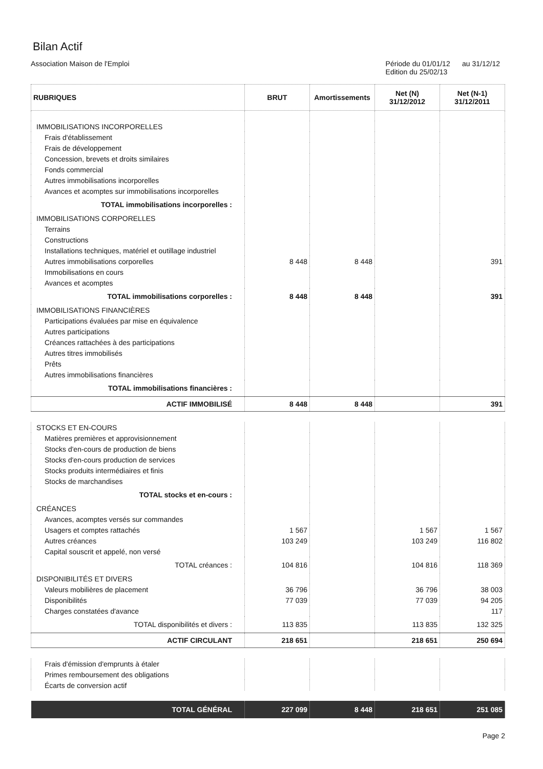Bilan Actif
Association Maison de l'Emploi Période du 01/01/12 au 31/12/12
Edition du 25/02/13
| RUBRIQUES | BRUT | Amortissements | Net (N) 31/12/2012 | Net (N-1) 31/12/2011 |
| --- | --- | --- | --- | --- |
| IMMOBILISATIONS INCORPORELLES | | | | |
| Frais d'établissement | | | | |
| Frais de développement | | | | |
| Concession, brevets et droits similaires | | | | |
| Fonds commercial | | | | |
| Autres immobilisations incorporelles | | | | |
| Avances et acomptes sur immobilisations incorporelles | | | | |
| TOTAL immobilisations incorporelles : | | | | |
| IMMOBILISATIONS CORPORELLES | | | | |
| Terrains | | | | |
| Constructions | | | | |
| Installations techniques, matériel et outillage industriel | | | | |
| Autres immobilisations corporelles | 8 448 | 8 448 | | 391 |
| Immobilisations en cours | | | | |
| Avances et acomptes | | | | |
| TOTAL immobilisations corporelles : | 8 448 | 8 448 | | 391 |
| IMMOBILISATIONS FINANCIÈRES | | | | |
| Participations évaluées par mise en équivalence | | | | |
| Autres participations | | | | |
| Créances rattachées à des participations | | | | |
| Autres titres immobilisés | | | | |
| Prêts | | | | |
| Autres immobilisations financières | | | | |
| TOTAL immobilisations financières : | | | | |
| ACTIF IMMOBILISÉ | 8 448 | 8 448 | | 391 |
| STOCKS ET EN-COURS | | | | |
| Matières premières et approvisionnement | | | | |
| Stocks d'en-cours de production de biens | | | | |
| Stocks d'en-cours production de services | | | | |
| Stocks produits intermédiaires et finis | | | | |
| Stocks de marchandises | | | | |
| TOTAL stocks et en-cours : | | | | |
| CRÉANCES | | | | |
| Avances, acomptes versés sur commandes | | | | |
| Usagers et comptes rattachés | 1 567 | | 1 567 | 1 567 |
| Autres créances | 103 249 | | 103 249 | 116 802 |
| Capital souscrit et appelé, non versé | | | | |
| TOTAL créances : | 104 816 | | 104 816 | 118 369 |
| DISPONIBILITÉS ET DIVERS | | | | |
| Valeurs mobilières de placement | 36 796 | | 36 796 | 38 003 |
| Disponibilités | 77 039 | | 77 039 | 94 205 |
| Charges constatées d'avance | | | | 117 |
| TOTAL disponibilités et divers : | 113 835 | | 113 835 | 132 325 |
| ACTIF CIRCULANT | 218 651 | | 218 651 | 250 694 |
| Frais d'émission d'emprunts à étaler | | | | |
| Primes remboursement des obligations | | | | |
| Écarts de conversion actif | | | | |
| TOTAL GÉNÉRAL | 227 099 | 8 448 | 218 651 | 251 085 |
Page 2